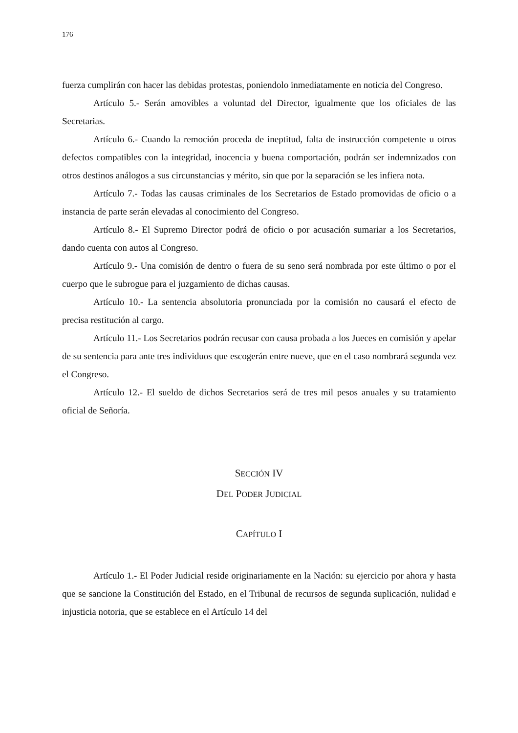176
fuerza cumplirán con hacer las debidas protestas, poniendolo inmediatamente en noticia del Congreso.
Artículo 5.- Serán amovibles a voluntad del Director, igualmente que los oficiales de las Secretarias.
Artículo 6.- Cuando la remoción proceda de ineptitud, falta de instrucción competente u otros defectos compatibles con la integridad, inocencia y buena comportación, podrán ser indemnizados con otros destinos análogos a sus circunstancias y mérito, sin que por la separación se les infiera nota.
Artículo 7.- Todas las causas criminales de los Secretarios de Estado promovidas de oficio o a instancia de parte serán elevadas al conocimiento del Congreso.
Artículo 8.- El Supremo Director podrá de oficio o por acusación sumariar a los Secretarios, dando cuenta con autos al Congreso.
Artículo 9.- Una comisión de dentro o fuera de su seno será nombrada por este último o por el cuerpo que le subrogue para el juzgamiento de dichas causas.
Artículo 10.- La sentencia absolutoria pronunciada por la comisión no causará el efecto de precisa restitución al cargo.
Artículo 11.- Los Secretarios podrán recusar con causa probada a los Jueces en comisión y apelar de su sentencia para ante tres individuos que escogerán entre nueve, que en el caso nombrará segunda vez el Congreso.
Artículo 12.- El sueldo de dichos Secretarios será de tres mil pesos anuales y su tratamiento oficial de Señoría.
SECCIÓN IV
DEL PODER JUDICIAL
CAPÍTULO I
Artículo 1.- El Poder Judicial reside originariamente en la Nación: su ejercicio por ahora y hasta que se sancione la Constitución del Estado, en el Tribunal de recursos de segunda suplicación, nulidad e injusticia notoria, que se establece en el Artículo 14 del